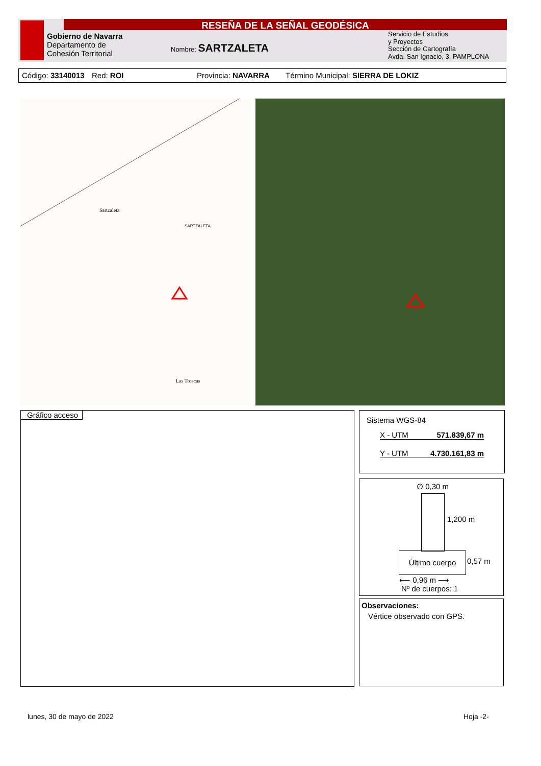RESEÑA DE LA SEÑAL GEODÉSICA
Gobierno de Navarra
Departamento de
Cohesión Territorial
Nombre: SARTZALETA
Servicio de Estudios
y Proyectos
Sección de Cartografía
Avda. San Ignacio, 3, PAMPLONA
Código: 33140013 Red: ROI Provincia: NAVARRA Término Municipal: SIERRA DE LOKIZ
Sartzaleta
SARTZALETA
Las Troscas
Gráfico acceso
Sistema WGS-84
X - UTM 571.839,67 m
Y - UTM 4.730.161,83 m
∅ 0,30 m
1,200 m
Último cuerpo
0,57 m
⟵ 0,96 m ⟶
Nº de cuerpos: 1
Observaciones:
Vértice observado con GPS.
lunes, 30 de mayo de 2022 Hoja -2-